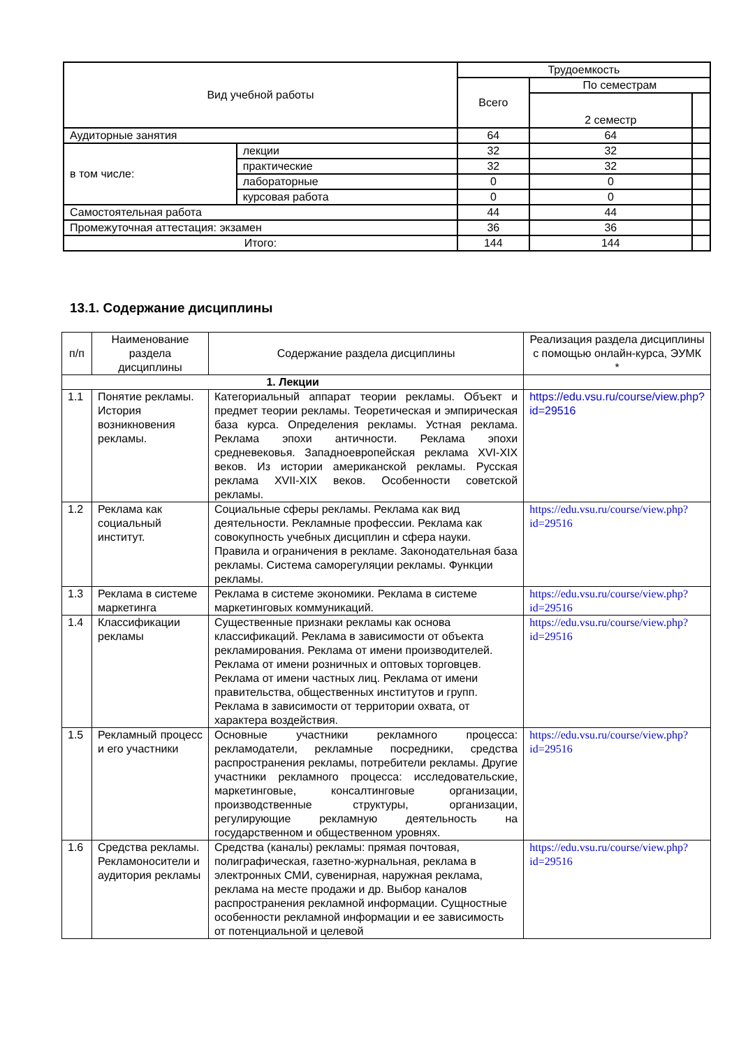| Вид учебной работы | | Трудоемкость | | |
| --- | --- | --- | --- | --- |
| | | Всего | По семестрам | |
| | | | 2 семестр | |
| Аудиторные занятия | | 64 | 64 | |
| в том числе: | лекции | 32 | 32 | |
| | практические | 32 | 32 | |
| | лабораторные | 0 | 0 | |
| | курсовая работа | 0 | 0 | |
| Самостоятельная работа | | 44 | 44 | |
| Промежуточная аттестация: экзамен | | 36 | 36 | |
| Итого: | | 144 | 144 | |
13.1. Содержание дисциплины
| п/п | Наименование раздела дисциплины | Содержание раздела дисциплины | Реализация раздела дисциплины с помощью онлайн-курса, ЭУМК * |
| --- | --- | --- | --- |
| 1. Лекции | | | |
| 1.1 | Понятие рекламы. История возникновения рекламы. | Категориальный аппарат теории рекламы. Объект и предмет теории рекламы. Теоретическая и эмпирическая база курса. Определения рекламы. Устная реклама. Реклама эпохи античности. Реклама эпохи средневековья. Западноевропейская реклама XVI-XIX веков. Из истории американской рекламы. Русская реклама XVII-XIX веков. Особенности советской рекламы. | https://edu.vsu.ru/course/view.php?id=29516 |
| 1.2 | Реклама как социальный институт. | Социальные сферы рекламы. Реклама как вид деятельности. Рекламные профессии. Реклама как совокупность учебных дисциплин и сфера науки. Правила и ограничения в рекламе. Законодательная база рекламы. Система саморегуляции рекламы. Функции рекламы. | https://edu.vsu.ru/course/view.php?id=29516 |
| 1.3 | Реклама в системе маркетинга | Реклама в системе экономики. Реклама в системе маркетинговых коммуникаций. | https://edu.vsu.ru/course/view.php?id=29516 |
| 1.4 | Классификации рекламы | Существенные признаки рекламы как основа классификаций. Реклама в зависимости от объекта рекламирования. Реклама от имени производителей. Реклама от имени розничных и оптовых торговцев. Реклама от имени частных лиц. Реклама от имени правительства, общественных институтов и групп. Реклама в зависимости от территории охвата, от характера воздействия. | https://edu.vsu.ru/course/view.php?id=29516 |
| 1.5 | Рекламный процесс и его участники | Основные участники рекламного процесса: рекламодатели, рекламные посредники, средства распространения рекламы, потребители рекламы. Другие участники рекламного процесса: исследовательские, маркетинговые, консалтинговые организации, производственные структуры, организации, регулирующие рекламную деятельность на государственном и общественном уровнях. | https://edu.vsu.ru/course/view.php?id=29516 |
| 1.6 | Средства рекламы. Рекламоносители и аудитория рекламы | Средства (каналы) рекламы: прямая почтовая, полиграфическая, газетно-журнальная, реклама в электронных СМИ, сувенирная, наружная реклама, реклама на месте продажи и др. Выбор каналов распространения рекламной информации. Сущностные особенности рекламной информации и ее зависимость от потенциальной и целевой | https://edu.vsu.ru/course/view.php?id=29516 |